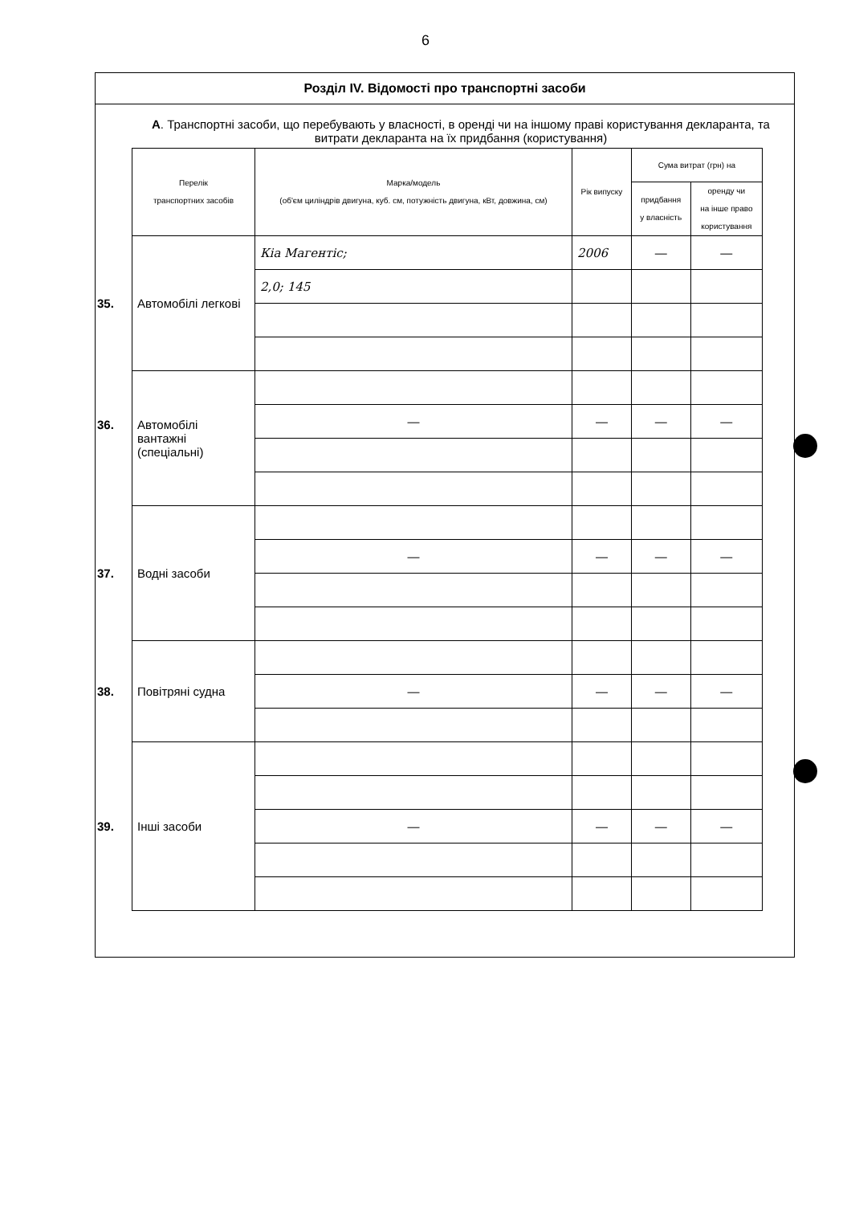6
Розділ IV. Відомості про транспортні засоби
А. Транспортні засоби, що перебувають у власності, в оренді чи на іншому праві користування декларанта, та витрати декларанта на їх придбання (користування)
| Перелік транспортних засобів | Марка/модель (об'єм циліндрів двигуна, куб. см, потужність двигуна, кВт, довжина, см) | Рік випуску | Сума витрат (грн) на | |
| --- | --- | --- | --- | --- |
| | | | придбання у власність | оренду чи на інше право користування |
| 35. Автомобілі легкові | Кіа Магентіс; | 2006 | — | — |
| | 2,0; 145 | | | |
| 36. Автомобілі вантажні (спеціальні) | | | | |
| | — | — | — | — |
| 37. Водні засоби | | | | |
| | — | — | — | — |
| 38. Повітряні судна | | | | |
| | — | — | — | — |
| 39. Інші засоби | | | | |
| | — | — | — | — |